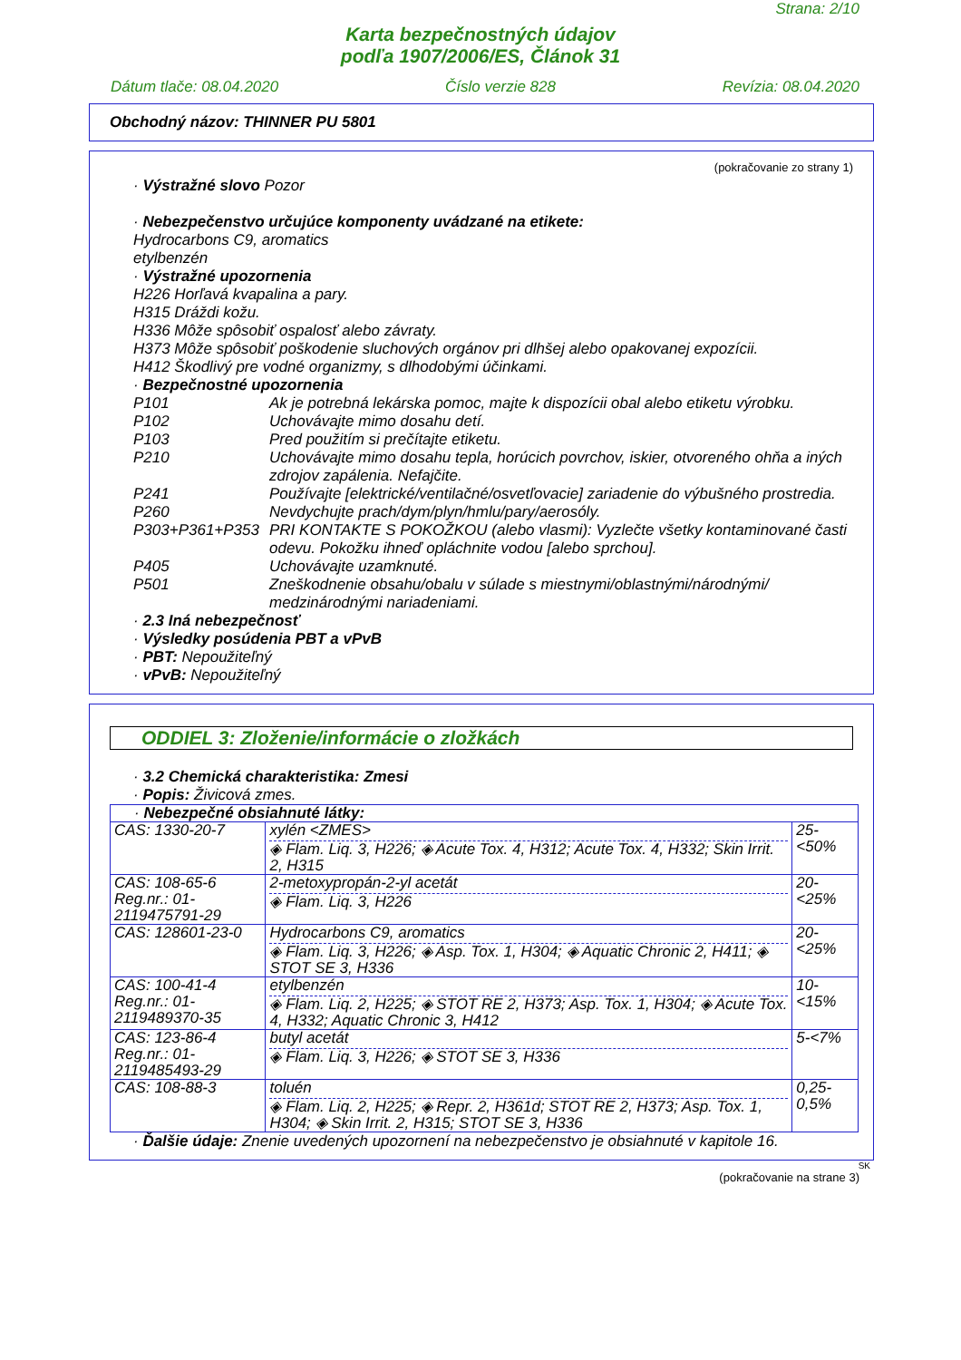Strana: 2/10
Karta bezpečnostných údajov
podľa 1907/2006/ES, Článok 31
Dátum tlače: 08.04.2020 Číslo verzie 828 Revízia: 08.04.2020
Obchodný názov: THINNER PU 5801
(pokračovanie zo strany 1)
· Výstražné slovo Pozor
· Nebezpečenstvo určujúce komponenty uvádzané na etikete:
Hydrocarbons C9, aromatics
etylbenzén
· Výstražné upozornenia
H226 Horľavá kvapalina a pary.
H315 Dráždi kožu.
H336 Môže spôsobiť ospalosť alebo závraty.
H373 Môže spôsobiť poškodenie sluchových orgánov pri dlhšej alebo opakovanej expozícii.
H412 Škodlivý pre vodné organizmy, s dlhodobými účinkami.
· Bezpečnostné upozornenia
P101 Ak je potrebná lekárska pomoc, majte k dispozícii obal alebo etiketu výrobku.
P102 Uchovávajte mimo dosahu detí.
P103 Pred použitím si prečítajte etiketu.
P210 Uchovávajte mimo dosahu tepla, horúcich povrchov, iskier, otvoreného ohňa a iných zdrojov zapálenia. Nefajčite.
P241 Používajte [elektrické/ventilačné/osvetľovacie] zariadenie do výbušného prostredia.
P260 Nevdychujte prach/dym/plyn/hmlu/pary/aerosóly.
P303+P361+P353 PRI KONTAKTE S POKOŽKOU (alebo vlasmi): Vyzlečte všetky kontaminované časti odevu. Pokožku ihneď opláchnite vodou [alebo sprchou].
P405 Uchovávajte uzamknuté.
P501 Zneškodnenie obsahu/obalu v súlade s miestnymi/oblastnými/národnými/ medzinárodnými nariadeniami.
· 2.3 Iná nebezpečnosť
· Výsledky posúdenia PBT a vPvB
· PBT: Nepoužiteľný
· vPvB: Nepoužiteľný
ODDIEL 3: Zloženie/informácie o zložkách
· 3.2 Chemická charakteristika: Zmesi
· Popis: Živicová zmes.
| · Nebezpečné obsiahnuté látky: | | |
| CAS: 1330-20-7 | xylén <ZMES> ◈ Flam. Liq. 3, H226; ◈ Acute Tox. 4, H312; Acute Tox. 4, H332; Skin Irrit. 2, H315 | 25-<50% |
| CAS: 108-65-6 Reg.nr.: 01-2119475791-29 | 2-metoxypropán-2-yl acetát ◈ Flam. Liq. 3, H226 | 20-<25% |
| CAS: 128601-23-0 | Hydrocarbons C9, aromatics ◈ Flam. Liq. 3, H226; ◈ Asp. Tox. 1, H304; ◈ Aquatic Chronic 2, H411; ◈ STOT SE 3, H336 | 20-<25% |
| CAS: 100-41-4 Reg.nr.: 01-2119489370-35 | etylbenzén ◈ Flam. Liq. 2, H225; ◈ STOT RE 2, H373; Asp. Tox. 1, H304; ◈ Acute Tox. 4, H332; Aquatic Chronic 3, H412 | 10-<15% |
| CAS: 123-86-4 Reg.nr.: 01-2119485493-29 | butyl acetát ◈ Flam. Liq. 3, H226; ◈ STOT SE 3, H336 | 5-<7% |
| CAS: 108-88-3 | toluén ◈ Flam. Liq. 2, H225; ◈ Repr. 2, H361d; STOT RE 2, H373; Asp. Tox. 1, H304; ◈ Skin Irrit. 2, H315; STOT SE 3, H336 | 0,25-0,5% |
· Ďalšie údaje: Znenie uvedených upozornení na nebezpečenstvo je obsiahnuté v kapitole 16.
SK
(pokračovanie na strane 3)